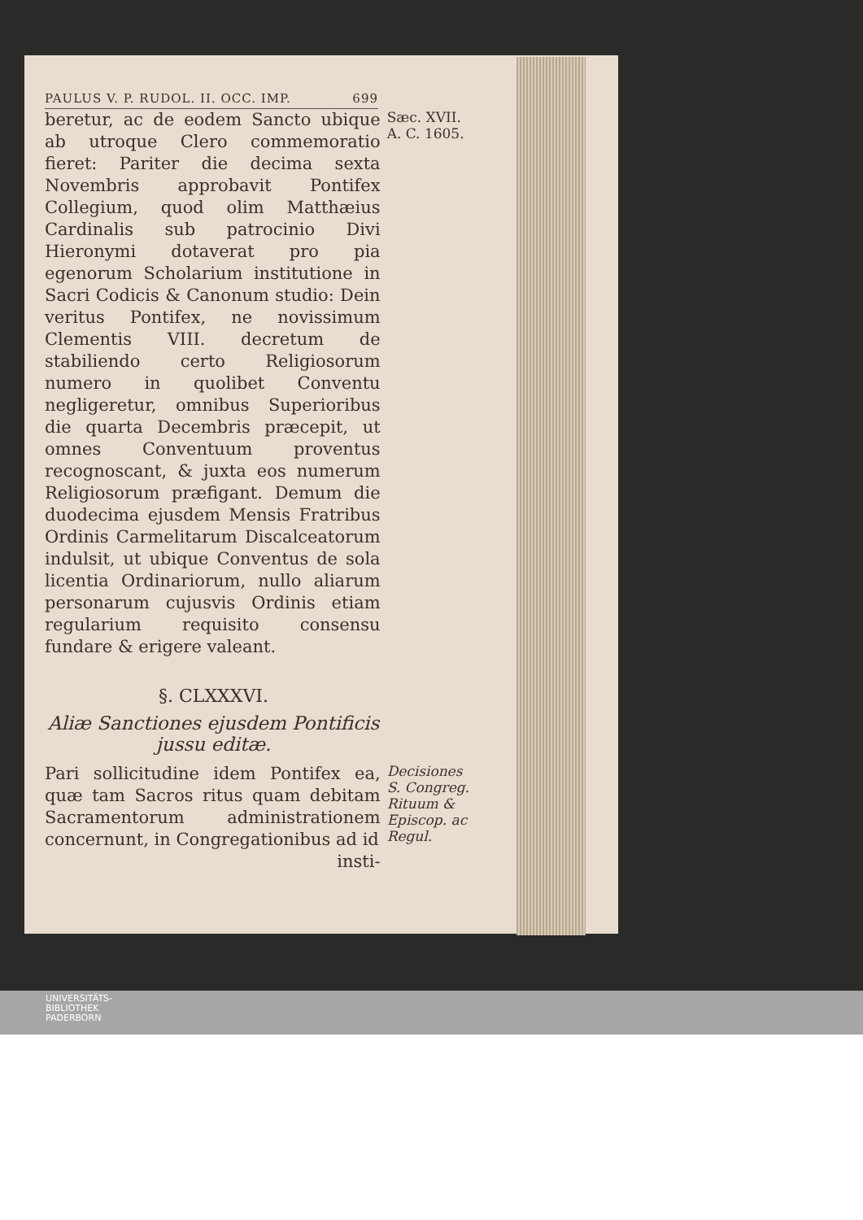PAULUS V. P. RUDOL. II. OCC. IMP. 699
beretur, ac de eodem Sancto ubique ab utroque Clero commemoratio fieret: Pariter die decima sexta Novembris approbavit Pontifex Collegium, quod olim Matthæius Cardinalis sub patrocinio Divi Hieronymi dotaverat pro pia egenorum Scholarium institutione in Sacri Codicis & Canonum studio: Dein veritus Pontifex, ne novissimum Clementis VIII. decretum de stabiliendo certo Religiosorum numero in quolibet Conventu negligeretur, omnibus Superioribus die quarta Decembris præcepit, ut omnes Conventuum proventus recognoscant, & juxta eos numerum Religiosorum præfigant. Demum die duodecima ejusdem Mensis Fratribus Ordinis Carmelitarum Discalceatorum indulsit, ut ubique Conventus de sola licentia Ordinariorum, nullo aliarum personarum cujusvis Ordinis etiam regularium requisito consensu fundare & erigere valeant.
Sæc. XVII.
A. C. 1605.
§. CLXXXVI.
Aliæ Sanctiones ejusdem Pontificis jussu editæ.
Pari sollicitudine idem Pontifex ea, quæ tam Sacros ritus quam debitam Sacramentorum administrationem concernunt, in Congregationibus ad id
insti-
Decisiones S. Congreg. Rituum & Episcop. ac Regul.
UNIVERSITÄTS-
BIBLIOTHEK
PADERBORN